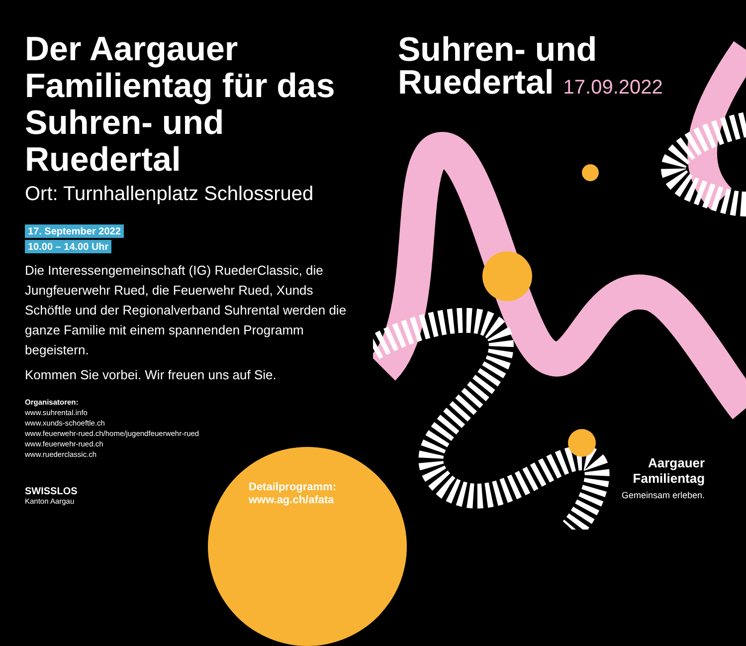Der Aargauer Familientag für das Suhren- und Ruedertal
Ort: Turnhallenplatz Schlossrued
17. September 2022
10.00 – 14.00 Uhr
Die Interessengemeinschaft (IG) RuederClassic, die Jungfeuerwehr Rued, die Feuerwehr Rued, Xunds Schöftle und der Regionalverband Suhrental werden die ganze Familie mit einem spannenden Programm begeistern.
Kommen Sie vorbei. Wir freuen uns auf Sie.
Organisatoren:
www.suhrental.info
www.xunds-schoeftle.ch
www.feuerwehr-rued.ch/home/jugendfeuerwehr-rued
www.feuerwehr-rued.ch
www.ruederclassic.ch
Detailprogramm:
www.ag.ch/afata
SWISSLOS
Kanton Aargau
Suhren- und
Ruedertal 17.09.2022
Aargauer
Familientag
Gemeinsam erleben.